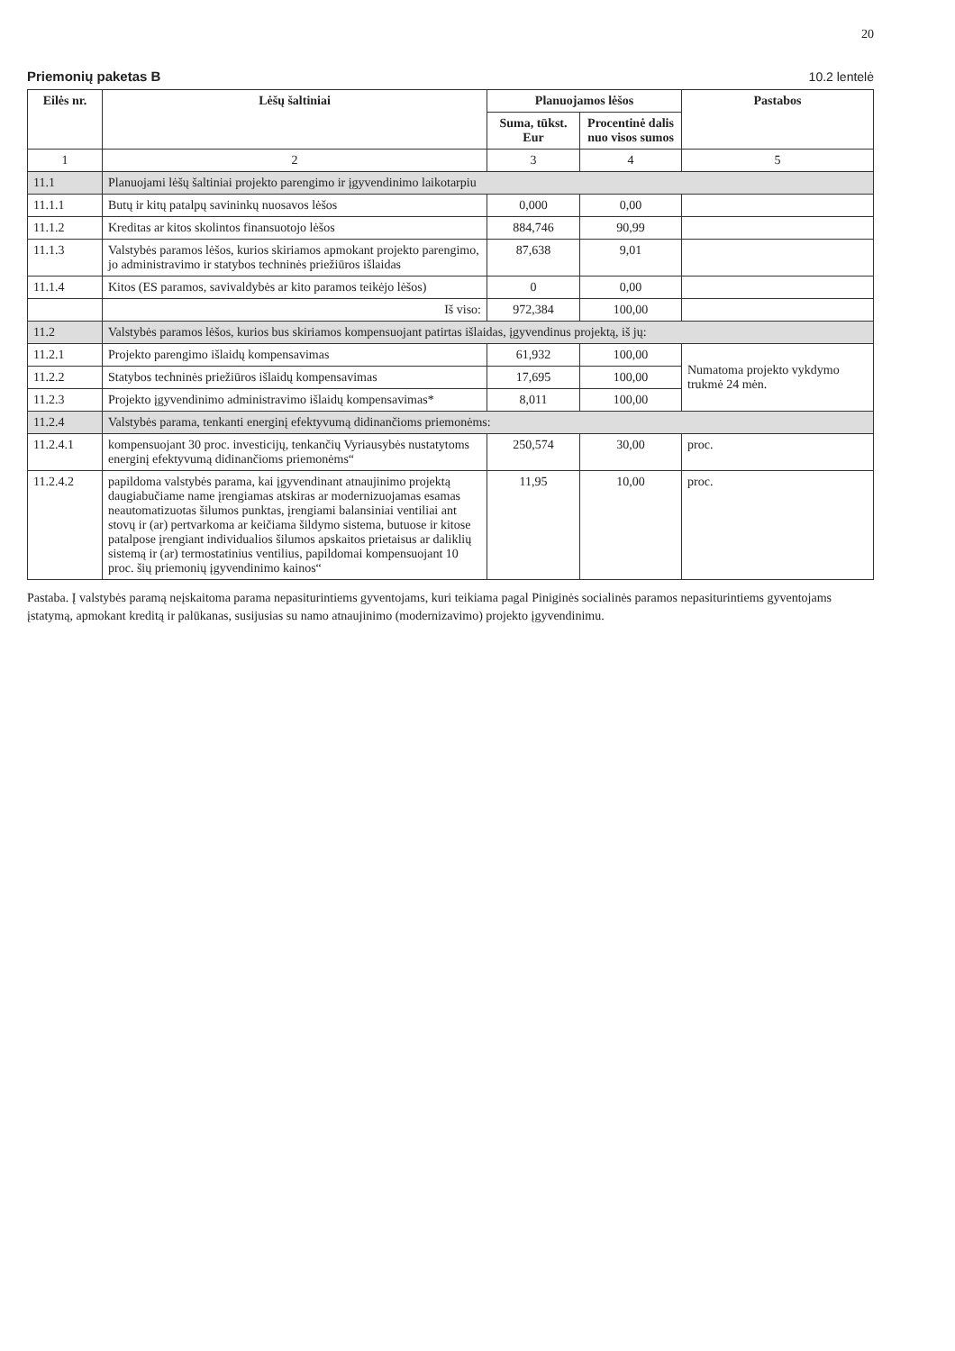20
Priemonių paketas B
10.2 lentelė
| Eilės nr. | Lėšų šaltiniai | Planuojamos lėšos | | Pastabos |
| --- | --- | --- | --- | --- |
| | | Suma, tūkst. Eur | Procentinė dalis nuo visos sumos | |
| 1 | 2 | 3 | 4 | 5 |
| 11.1 | Planuojami lėšų šaltiniai projekto parengimo ir įgyvendinimo laikotarpiu | | | |
| 11.1.1 | Butų ir kitų patalpų savininkų nuosavos lėšos | 0,000 | 0,00 | |
| 11.1.2 | Kreditas ar kitos skolintos finansuotojo lėšos | 884,746 | 90,99 | |
| 11.1.3 | Valstybės paramos lėšos, kurios skiriamos apmokant projekto parengimo, jo administravimo ir statybos techninės priežiūros išlaidas | 87,638 | 9,01 | |
| 11.1.4 | Kitos (ES paramos, savivaldybės ar kito paramos teikėjo lėšos) | 0 | 0,00 | |
| | Iš viso: | 972,384 | 100,00 | |
| 11.2 | Valstybės paramos lėšos, kurios bus skiriamos kompensuojant patirtas išlaidas, įgyvendinus projektą, iš jų: | | | |
| 11.2.1 | Projekto parengimo išlaidų kompensavimas | 61,932 | 100,00 | Numatoma projekto vykdymo trukmė 24 mėn. |
| 11.2.2 | Statybos techninės priežiūros išlaidų kompensavimas | 17,695 | 100,00 | |
| 11.2.3 | Projekto įgyvendinimo administravimo išlaidų kompensavimas* | 8,011 | 100,00 | |
| 11.2.4 | Valstybės parama, tenkanti energinį efektyvumą didinančioms priemonėms: | | | |
| 11.2.4.1 | kompensuojant 30 proc. investicijų, tenkančių Vyriausybės nustatytoms energinį efektyvumą didinančioms priemonėms“ | 250,574 | 30,00 | proc. |
| 11.2.4.2 | papildoma valstybės parama, kai įgyvendinant atnaujinimo projektą daugiabučiame name įrengiamas atskiras ar modernizuojamas esamas neautomatizuotas šilumos punktas, įrengiami balansiniai ventiliai ant stovų ir (ar) pertvarkoma ar keičiama šildymo sistema, butuose ir kitose patalpose įrengiant individualios šilumos apskaitos prietaisus ar daliklių sistemą ir (ar) termostatinius ventilius, papildomai kompensuojant 10 proc. šių priemonių įgyvendinimo kainos“ | 11,95 | 10,00 | proc. |
Pastaba. Į valstybės paramą neįskaitoma parama nepasiturintiems gyventojams, kuri teikiama pagal Piniginės socialinės paramos nepasiturintiems gyventojams įstatymą, apmokant kreditą ir palūkanas, susijusias su namo atnaujinimo (modernizavimo) projekto įgyvendinimu.